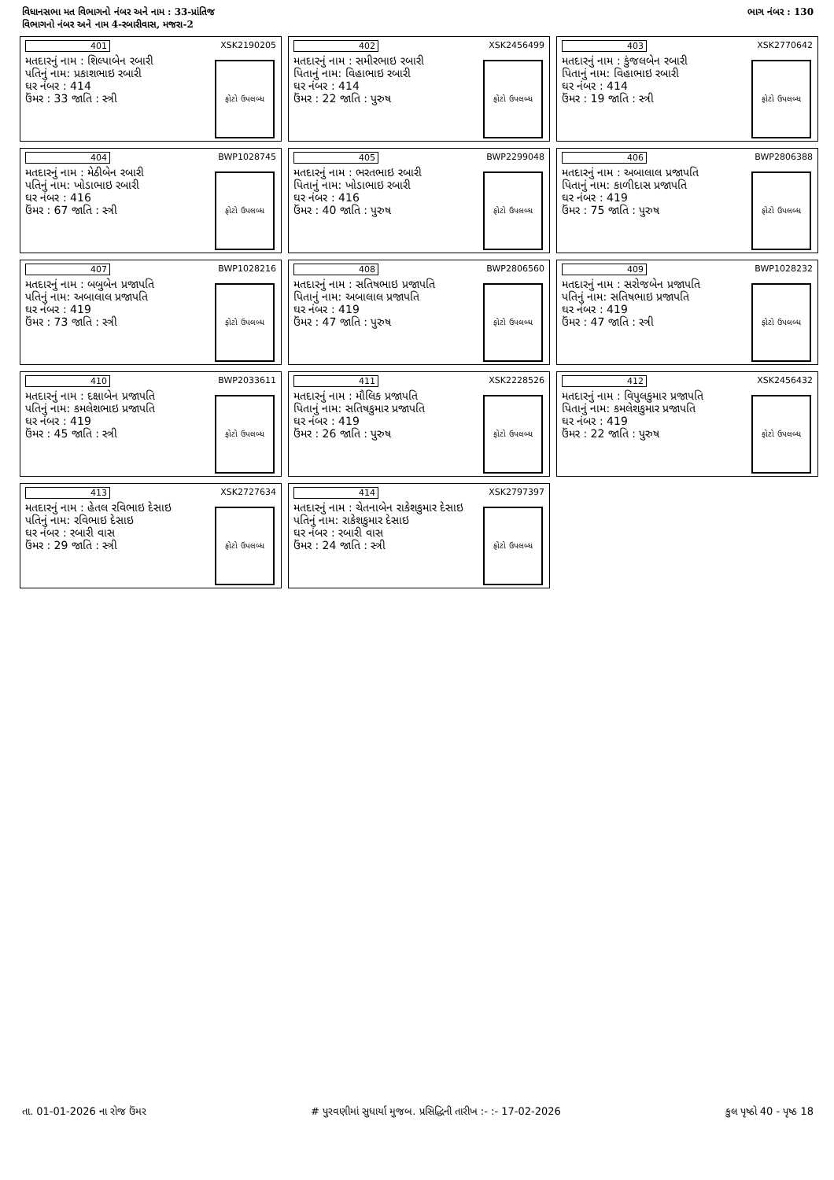વિધાનસભા મત વિભાગનો નંબર અને નામ : 33-પ્રાંતિજ
વિભાગનો નંબર અને નામ 4-રબારીવાસ, મજરા-2
ભાગ નંબર : 130
401 XSK2190205
મતદારનું નામ : શિલ્પાબેન રબારી
પતિનું નામ: પ્રકાશભાઇ રબારી
ઘર નંબર : 414
ઉંમર : 33 જાતિ : સ્ત્રી
ફોટો ઉપલબ્ધ
402 XSK2456499
મતદારનું નામ : સમીરભાઇ રબારી
પિતાનું નામ: વિહાભાઇ રબારી
ઘર નંબર : 414
ઉંમર : 22 જાતિ : પુરુષ
ફોટો ઉપલબ્ધ
403 XSK2770642
મતદારનું નામ : કુંજલબેન રબારી
પિતાનું નામ: વિહાભાઇ રબારી
ઘર નંબર : 414
ઉંમર : 19 જાતિ : સ્ત્રી
ફોટો ઉપલબ્ધ
404 BWP1028745
મતદારનું નામ : મેઠીબેન રબારી
પતિનું નામ: ખોડાભાઇ રબારી
ઘર નંબર : 416
ઉંમર : 67 જાતિ : સ્ત્રી
ફોટો ઉપલબ્ધ
405 BWP2299048
મતદારનું નામ : ભરતભાઇ રબારી
પિતાનું નામ: ખોડાભાઇ રબારી
ઘર નંબર : 416
ઉંમર : 40 જાતિ : પુરુષ
ફોટો ઉપલબ્ધ
406 BWP2806388
મતદારનું નામ : અબાલાલ પ્રજાપતિ
પિતાનું નામ: કાળીદાસ પ્રજાપતિ
ઘર નંબર : 419
ઉંમર : 75 જાતિ : પુરુષ
ફોટો ઉપલબ્ધ
407 BWP1028216
મતદારનું નામ : બબુબેન પ્રજાપતિ
પતિનું નામ: અબાલાલ પ્રજાપતિ
ઘર નંબર : 419
ઉંમર : 73 જાતિ : સ્ત્રી
ફોટો ઉપલબ્ધ
408 BWP2806560
મતદારનું નામ : સતિષભાઇ પ્રજાપતિ
પિતાનું નામ: અબાલાલ પ્રજાપતિ
ઘર નંબર : 419
ઉંમર : 47 જાતિ : પુરુષ
ફોટો ઉપલબ્ધ
409 BWP1028232
મતદારનું નામ : સરોજબેન પ્રજાપતિ
પતિનું નામ: સતિષભાઇ પ્રજાપતિ
ઘર નંબર : 419
ઉંમર : 47 જાતિ : સ્ત્રી
ફોટો ઉપલબ્ધ
410 BWP2033611
મતદારનું નામ : દક્ષાબેન પ્રજાપતિ
પતિનું નામ: કમલેશભાઇ પ્રજાપતિ
ઘર નંબર : 419
ઉંમર : 45 જાતિ : સ્ત્રી
ફોટો ઉપલબ્ધ
411 XSK2228526
મતદારનું નામ : મૌલિક પ્રજાપતિ
પિતાનું નામ: સતિષકુમાર પ્રજાપતિ
ઘર નંબર : 419
ઉંમર : 26 જાતિ : પુરુષ
ફોટો ઉપલબ્ધ
412 XSK2456432
મતદારનું નામ : વિપુલકુમાર પ્રજાપતિ
પિતાનું નામ: કમલેશકુમાર પ્રજાપતિ
ઘર નંબર : 419
ઉંમર : 22 જાતિ : પુરુષ
ફોટો ઉપલબ્ધ
413 XSK2727634
મતદારનું નામ : હેતલ રવિભાઇ દેસાઇ
પતિનું નામ: રવિભાઇ દેસાઇ
ઘર નંબર : રબારી વાસ
ઉંમર : 29 જાતિ : સ્ત્રી
ફોટો ઉપલબ્ધ
414 XSK2797397
મતદારનું નામ : ચેતનાબેન રાકેશકુમાર દેસાઇ
પતિનું નામ: રાકેશકુમાર દેસાઇ
ઘર નંબર : રબારી વાસ
ઉંમર : 24 જાતિ : સ્ત્રી
ફોટો ઉપલબ્ધ
તા. 01-01-2026 ના રોજ ઉંમર # પુરવણીમાં સુધાર્યા મુજબ. પ્રસિદ્ધિની તારીખ :- :- 17-02-2026 કુલ પૃષ્ઠો 40 - પૃષ્ઠ 18